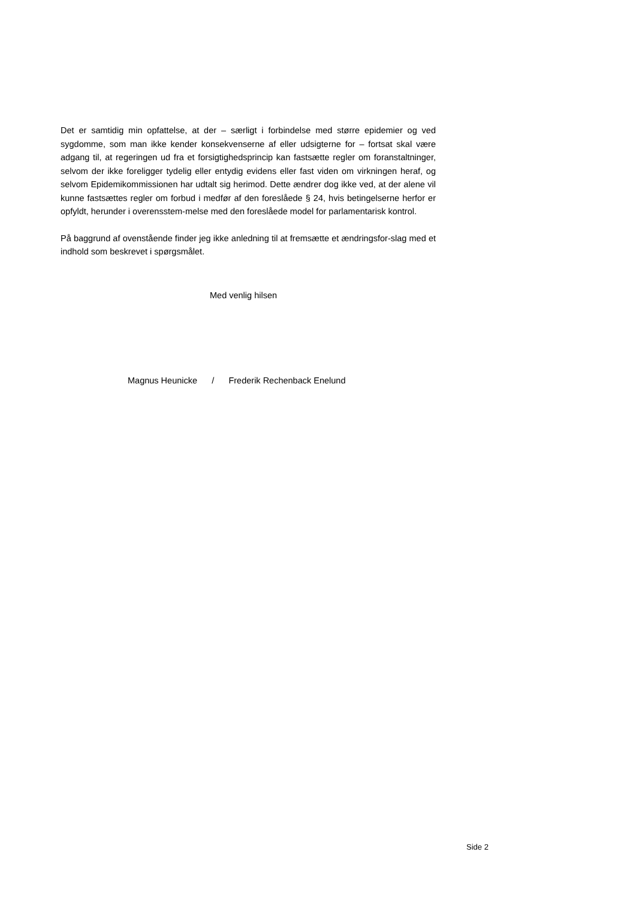Det er samtidig min opfattelse, at der – særligt i forbindelse med større epidemier og ved sygdomme, som man ikke kender konsekvenserne af eller udsigterne for – fortsat skal være adgang til, at regeringen ud fra et forsigtighedsprincip kan fastsætte regler om foranstaltninger, selvom der ikke foreligger tydelig eller entydig evidens eller fast viden om virkningen heraf, og selvom Epidemikommissionen har udtalt sig herimod. Dette ændrer dog ikke ved, at der alene vil kunne fastsættes regler om forbud i medfør af den foreslåede § 24, hvis betingelserne herfor er opfyldt, herunder i overensstem-melse med den foreslåede model for parlamentarisk kontrol.
På baggrund af ovenstående finder jeg ikke anledning til at fremsætte et ændringsfor-slag med et indhold som beskrevet i spørgsmålet.
Med venlig hilsen
Magnus Heunicke / Frederik Rechenback Enelund
Side 2